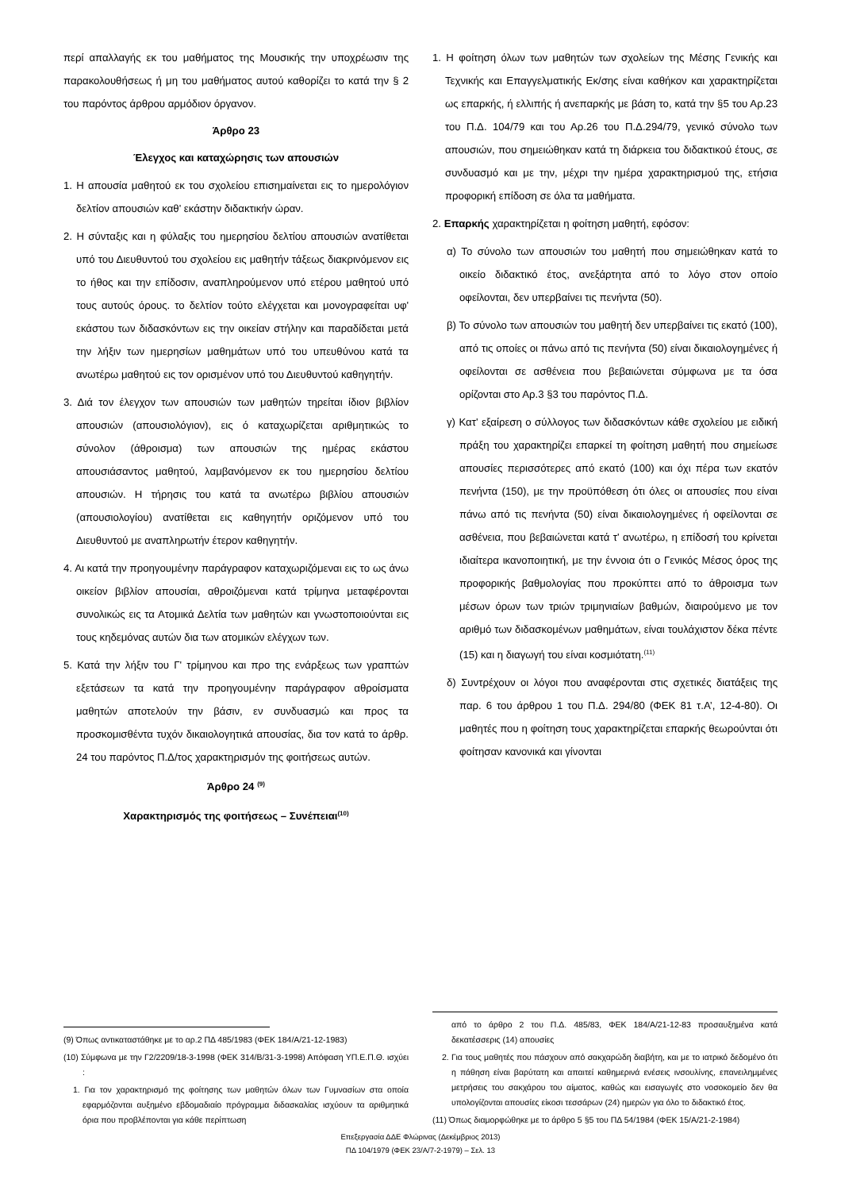περί απαλλαγής εκ του μαθήματος της Μουσικής την υποχρέωσιν της παρακολουθήσεως ή μη του μαθήματος αυτού καθορίζει το κατά την § 2 του παρόντος άρθρου αρμόδιον όργανον.
Άρθρο 23
Έλεγχος και καταχώρησις των απουσιών
1. Η απουσία μαθητού εκ του σχολείου επισημαίνεται εις το ημερολόγιον δελτίον απουσιών καθ' εκάστην διδακτικήν ώραν.
2. Η σύνταξις και η φύλαξις του ημερησίου δελτίου απουσιών ανατίθεται υπό του Διευθυντού του σχολείου εις μαθητήν τάξεως διακρινόμενον εις το ήθος και την επίδοσιν, αναπληρούμενον υπό ετέρου μαθητού υπό τους αυτούς όρους. το δελτίον τούτο ελέγχεται και μονογραφείται υφ' εκάστου των διδασκόντων εις την οικείαν στήλην και παραδίδεται μετά την λήξιν των ημερησίων μαθημάτων υπό του υπευθύνου κατά τα ανωτέρω μαθητού εις τον ορισμένον υπό του Διευθυντού καθηγητήν.
3. Διά τον έλεγχον των απουσιών των μαθητών τηρείται ίδιον βιβλίον απουσιών (απουσιολόγιον), εις ό καταχωρίζεται αριθμητικώς το σύνολον (άθροισμα) των απουσιών της ημέρας εκάστου απουσιάσαντος μαθητού, λαμβανόμενον εκ του ημερησίου δελτίου απουσιών. Η τήρησις του κατά τα ανωτέρω βιβλίου απουσιών (απουσιολογίου) ανατίθεται εις καθηγητήν οριζόμενον υπό του Διευθυντού με αναπληρωτήν έτερον καθηγητήν.
4. Αι κατά την προηγουμένην παράγραφον καταχωριζόμεναι εις το ως άνω οικείον βιβλίον απουσίαι, αθροιζόμεναι κατά τρίμηνα μεταφέρονται συνολικώς εις τα Ατομικά Δελτία των μαθητών και γνωστοποιούνται εις τους κηδεμόνας αυτών δια των ατομικών ελέγχων των.
5. Κατά την λήξιν του Γ' τρίμηνου και προ της ενάρξεως των γραπτών εξετάσεων τα κατά την προηγουμένην παράγραφον αθροίσματα μαθητών αποτελούν την βάσιν, εν συνδυασμώ και προς τα προσκομισθέντα τυχόν δικαιολογητικά απουσίας, δια τον κατά το άρθρ. 24 του παρόντος Π.Δ/τος χαρακτηρισμόν της φοιτήσεως αυτών.
Άρθρο 24 <sup>(9)</sup>
Χαρακτηρισμός της φοιτήσεως – Συνέπειαι<sup>(10)</sup>
(9) Όπως αντικαταστάθηκε με το αρ.2 ΠΔ 485/1983 (ΦΕΚ 184/Α/21-12-1983)
(10) Σύμφωνα με την Γ2/2209/18-3-1998 (ΦΕΚ 314/Β/31-3-1998) Απόφαση ΥΠ.Ε.Π.Θ. ισχύει :
1. Για τον χαρακτηρισμό της φοίτησης των μαθητών όλων των Γυμνασίων στα οποία εφαρμόζονται αυξημένο εβδομαδιαίο πρόγραμμα διδασκαλίας ισχύουν τα αριθμητικά όρια που προβλέπονται για κάθε περίπτωση
1. Η φοίτηση όλων των μαθητών των σχολείων της Μέσης Γενικής και Τεχνικής και Επαγγελματικής Εκ/σης είναι καθήκον και χαρακτηρίζεται ως επαρκής, ή ελλιπής ή ανεπαρκής με βάση το, κατά την §5 του Αρ.23 του Π.Δ. 104/79 και του Αρ.26 του Π.Δ.294/79, γενικό σύνολο των απουσιών, που σημειώθηκαν κατά τη διάρκεια του διδακτικού έτους, σε συνδυασμό και με την, μέχρι την ημέρα χαρακτηρισμού της, ετήσια προφορική επίδοση σε όλα τα μαθήματα.
2. Επαρκής χαρακτηρίζεται η φοίτηση μαθητή, εφόσον:
α) Το σύνολο των απουσιών του μαθητή που σημειώθηκαν κατά το οικείο διδακτικό έτος, ανεξάρτητα από το λόγο στον οποίο οφείλονται, δεν υπερβαίνει τις πενήντα (50).
β) Το σύνολο των απουσιών του μαθητή δεν υπερβαίνει τις εκατό (100), από τις οποίες οι πάνω από τις πενήντα (50) είναι δικαιολογημένες ή οφείλονται σε ασθένεια που βεβαιώνεται σύμφωνα με τα όσα ορίζονται στο Αρ.3 §3 του παρόντος Π.Δ.
γ) Κατ' εξαίρεση ο σύλλογος των διδασκόντων κάθε σχολείου με ειδική πράξη του χαρακτηρίζει επαρκεί τη φοίτηση μαθητή που σημείωσε απουσίες περισσότερες από εκατό (100) και όχι πέρα των εκατόν πενήντα (150), με την προϋπόθεση ότι όλες οι απουσίες που είναι πάνω από τις πενήντα (50) είναι δικαιολογημένες ή οφείλονται σε ασθένεια, που βεβαιώνεται κατά τ' ανωτέρω, η επίδοσή του κρίνεται ιδιαίτερα ικανοποιητική, με την έννοια ότι ο Γενικός Μέσος όρος της προφορικής βαθμολογίας που προκύπτει από το άθροισμα των μέσων όρων των τριών τριμηνιαίων βαθμών, διαιρούμενο με τον αριθμό των διδασκομένων μαθημάτων, είναι τουλάχιστον δέκα πέντε (15) και η διαγωγή του είναι κοσμιότατη.<sup>(11)</sup>
δ) Συντρέχουν οι λόγοι που αναφέρονται στις σχετικές διατάξεις της παρ. 6 του άρθρου 1 του Π.Δ. 294/80 (ΦΕΚ 81 τ.Α’, 12-4-80). Οι μαθητές που η φοίτηση τους χαρακτηρίζεται επαρκής θεωρούνται ότι φοίτησαν κανονικά και γίνονται
από το άρθρο 2 του Π.Δ. 485/83, ΦΕΚ 184/Α/21-12-83 προσαυξημένα κατά δεκατέσσερις (14) απουσίες
2. Για τους μαθητές που πάσχουν από σακχαρώδη διαβήτη, και με το ιατρικό δεδομένο ότι η πάθηση είναι βαρύτατη και απαιτεί καθημερινά ενέσεις ινσουλίνης, επανειλημμένες μετρήσεις του σακχάρου του αίματος, καθώς και εισαγωγές στο νοσοκομείο δεν θα υπολογίζονται απουσίες είκοσι τεσσάρων (24) ημερών για όλο το διδακτικό έτος.
(11) Όπως διαμορφώθηκε με το άρθρο 5 §5 του ΠΔ 54/1984 (ΦΕΚ 15/Α/21-2-1984)
Επεξεργασία ΔΔΕ Φλώρινας (Δεκέμβριος 2013)
ΠΔ 104/1979 (ΦΕΚ 23/Α/7-2-1979) – Σελ. 13